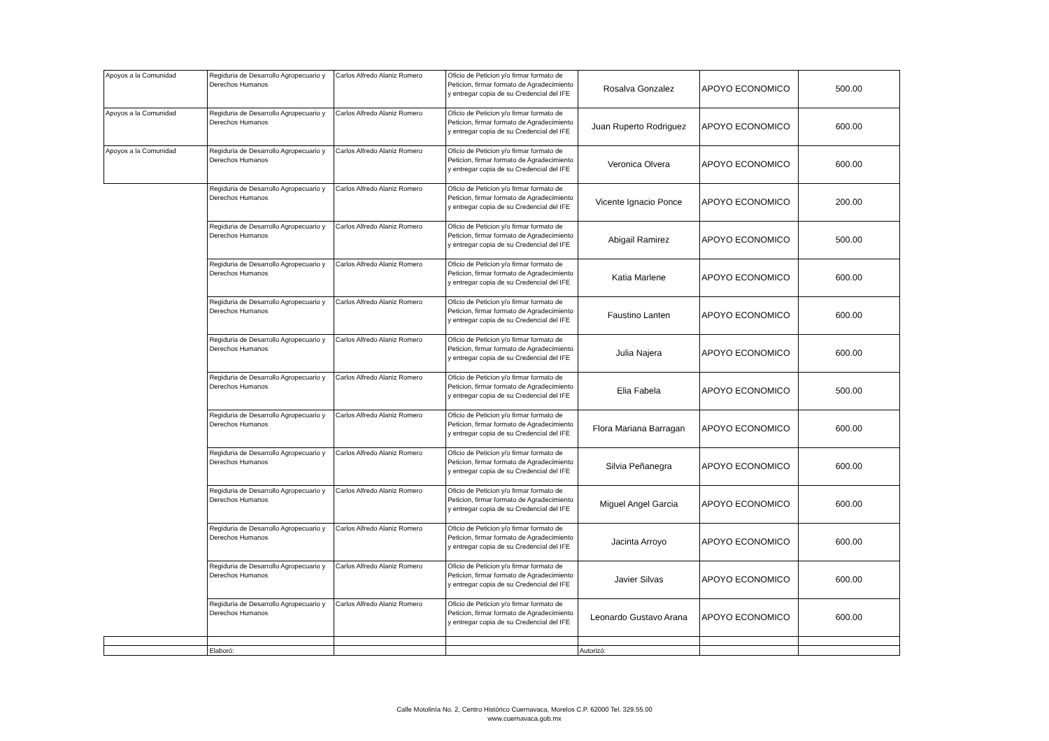| Apoyos a la Comunidad | Regiduria de Desarrollo Agropecuario y Derechos Humanos | Carlos Alfredo Alaniz Romero | Oficio de Peticion y/o firmar formato de Peticion, firmar formato de Agradecimiento y entregar copia de su Credencial del IFE | Rosalva Gonzalez | APOYO ECONOMICO | 500.00 |
| Apoyos a la Comunidad | Regiduria de Desarrollo Agropecuario y Derechos Humanos | Carlos Alfredo Alaniz Romero | Oficio de Peticion y/o firmar formato de Peticion, firmar formato de Agradecimiento y entregar copia de su Credencial del IFE | Juan Ruperto Rodriguez | APOYO ECONOMICO | 600.00 |
| Apoyos a la Comunidad | Regiduria de Desarrollo Agropecuario y Derechos Humanos | Carlos Alfredo Alaniz Romero | Oficio de Peticion y/o firmar formato de Peticion, firmar formato de Agradecimiento y entregar copia de su Credencial del IFE | Veronica Olvera | APOYO ECONOMICO | 600.00 |
| | Regiduria de Desarrollo Agropecuario y Derechos Humanos | Carlos Alfredo Alaniz Romero | Oficio de Peticion y/o firmar formato de Peticion, firmar formato de Agradecimiento y entregar copia de su Credencial del IFE | Vicente Ignacio Ponce | APOYO ECONOMICO | 200.00 |
| | Regiduria de Desarrollo Agropecuario y Derechos Humanos | Carlos Alfredo Alaniz Romero | Oficio de Peticion y/o firmar formato de Peticion, firmar formato de Agradecimiento y entregar copia de su Credencial del IFE | Abigail Ramirez | APOYO ECONOMICO | 500.00 |
| | Regiduria de Desarrollo Agropecuario y Derechos Humanos | Carlos Alfredo Alaniz Romero | Oficio de Peticion y/o firmar formato de Peticion, firmar formato de Agradecimiento y entregar copia de su Credencial del IFE | Katia Marlene | APOYO ECONOMICO | 600.00 |
| | Regiduria de Desarrollo Agropecuario y Derechos Humanos | Carlos Alfredo Alaniz Romero | Oficio de Peticion y/o firmar formato de Peticion, firmar formato de Agradecimiento y entregar copia de su Credencial del IFE | Faustino Lanten | APOYO ECONOMICO | 600.00 |
| | Regiduria de Desarrollo Agropecuario y Derechos Humanos | Carlos Alfredo Alaniz Romero | Oficio de Peticion y/o firmar formato de Peticion, firmar formato de Agradecimiento y entregar copia de su Credencial del IFE | Julia Najera | APOYO ECONOMICO | 600.00 |
| | Regiduria de Desarrollo Agropecuario y Derechos Humanos | Carlos Alfredo Alaniz Romero | Oficio de Peticion y/o firmar formato de Peticion, firmar formato de Agradecimiento y entregar copia de su Credencial del IFE | Elia Fabela | APOYO ECONOMICO | 500.00 |
| | Regiduria de Desarrollo Agropecuario y Derechos Humanos | Carlos Alfredo Alaniz Romero | Oficio de Peticion y/o firmar formato de Peticion, firmar formato de Agradecimiento y entregar copia de su Credencial del IFE | Flora Mariana Barragan | APOYO ECONOMICO | 600.00 |
| | Regiduria de Desarrollo Agropecuario y Derechos Humanos | Carlos Alfredo Alaniz Romero | Oficio de Peticion y/o firmar formato de Peticion, firmar formato de Agradecimiento y entregar copia de su Credencial del IFE | Silvia Peñanegra | APOYO ECONOMICO | 600.00 |
| | Regiduria de Desarrollo Agropecuario y Derechos Humanos | Carlos Alfredo Alaniz Romero | Oficio de Peticion y/o firmar formato de Peticion, firmar formato de Agradecimiento y entregar copia de su Credencial del IFE | Miguel Angel Garcia | APOYO ECONOMICO | 600.00 |
| | Regiduria de Desarrollo Agropecuario y Derechos Humanos | Carlos Alfredo Alaniz Romero | Oficio de Peticion y/o firmar formato de Peticion, firmar formato de Agradecimiento y entregar copia de su Credencial del IFE | Jacinta Arroyo | APOYO ECONOMICO | 600.00 |
| | Regiduria de Desarrollo Agropecuario y Derechos Humanos | Carlos Alfredo Alaniz Romero | Oficio de Peticion y/o firmar formato de Peticion, firmar formato de Agradecimiento y entregar copia de su Credencial del IFE | Javier Silvas | APOYO ECONOMICO | 600.00 |
| | Regiduria de Desarrollo Agropecuario y Derechos Humanos | Carlos Alfredo Alaniz Romero | Oficio de Peticion y/o firmar formato de Peticion, firmar formato de Agradecimiento y entregar copia de su Credencial del IFE | Leonardo Gustavo Arana | APOYO ECONOMICO | 600.00 |
| | Elaboró: | | | Autorizó: | | |
Calle Motolinía No. 2, Centro Histórico Cuernavaca, Morelos C.P. 62000 Tel. 329.55.00
www.cuernavaca.gob.mx